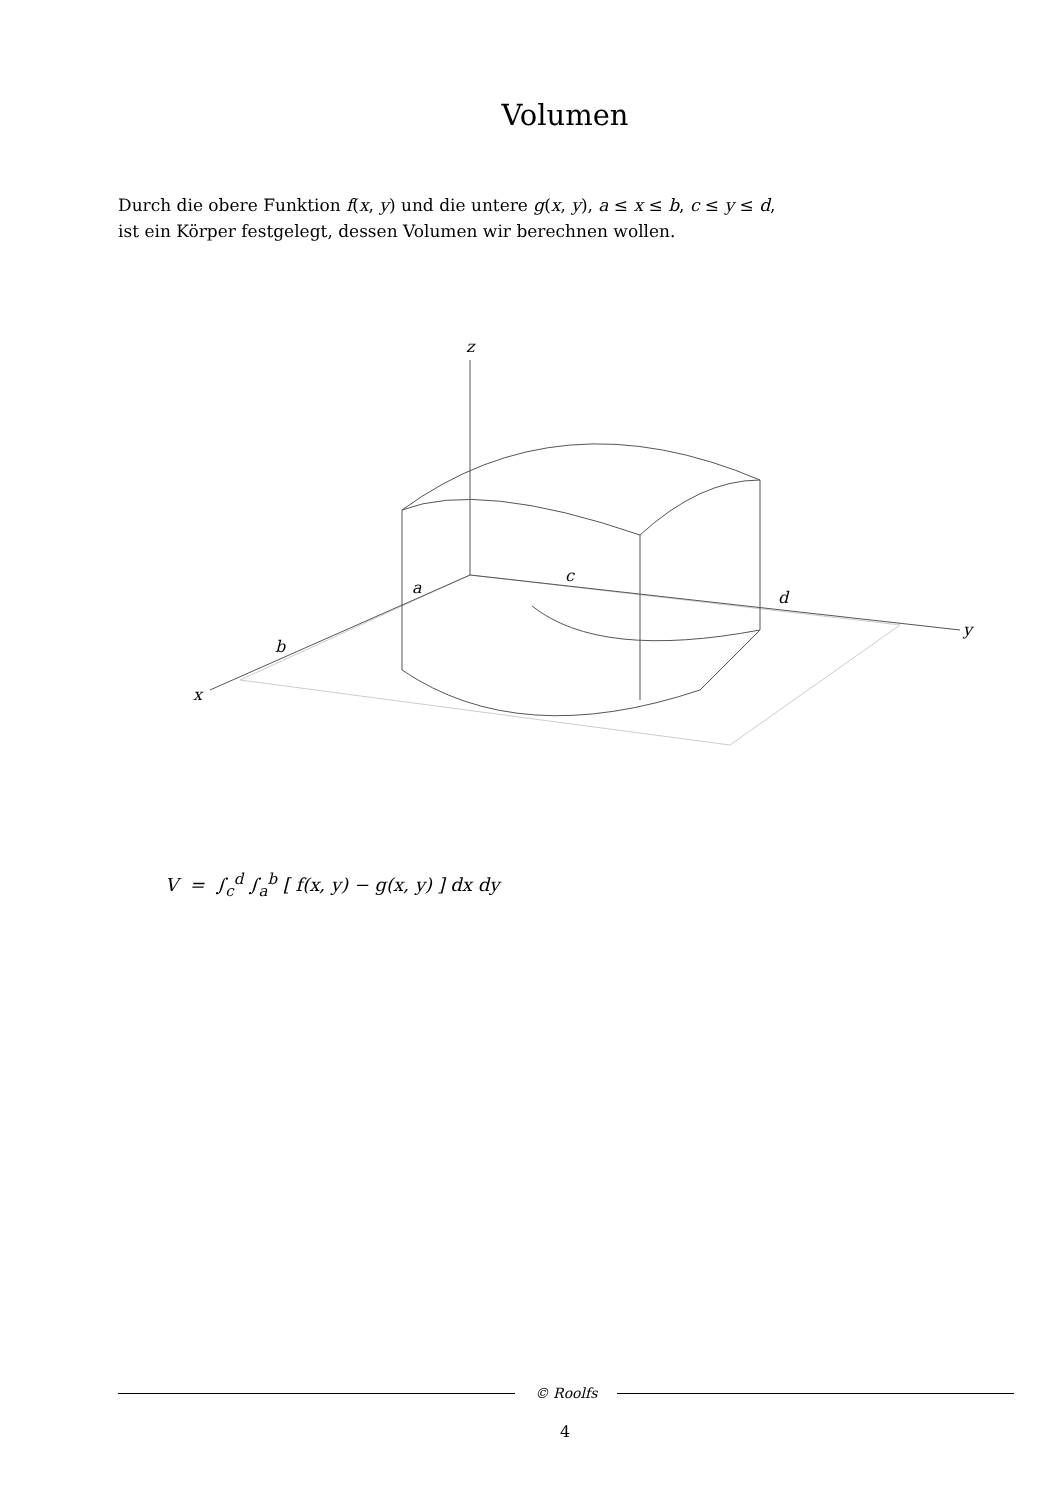Volumen
Durch die obere Funktion f(x, y) und die untere g(x, y), a ≤ x ≤ b, c ≤ y ≤ d,
ist ein Körper festgelegt, dessen Volumen wir berechnen wollen.
z
y
x
a
b
c
d
V = ∫<sub>c</sub><sup>d</sup> ∫<sub>a</sub><sup>b</sup> [ f(x, y) − g(x, y) ] dx dy
© Roolfs
4